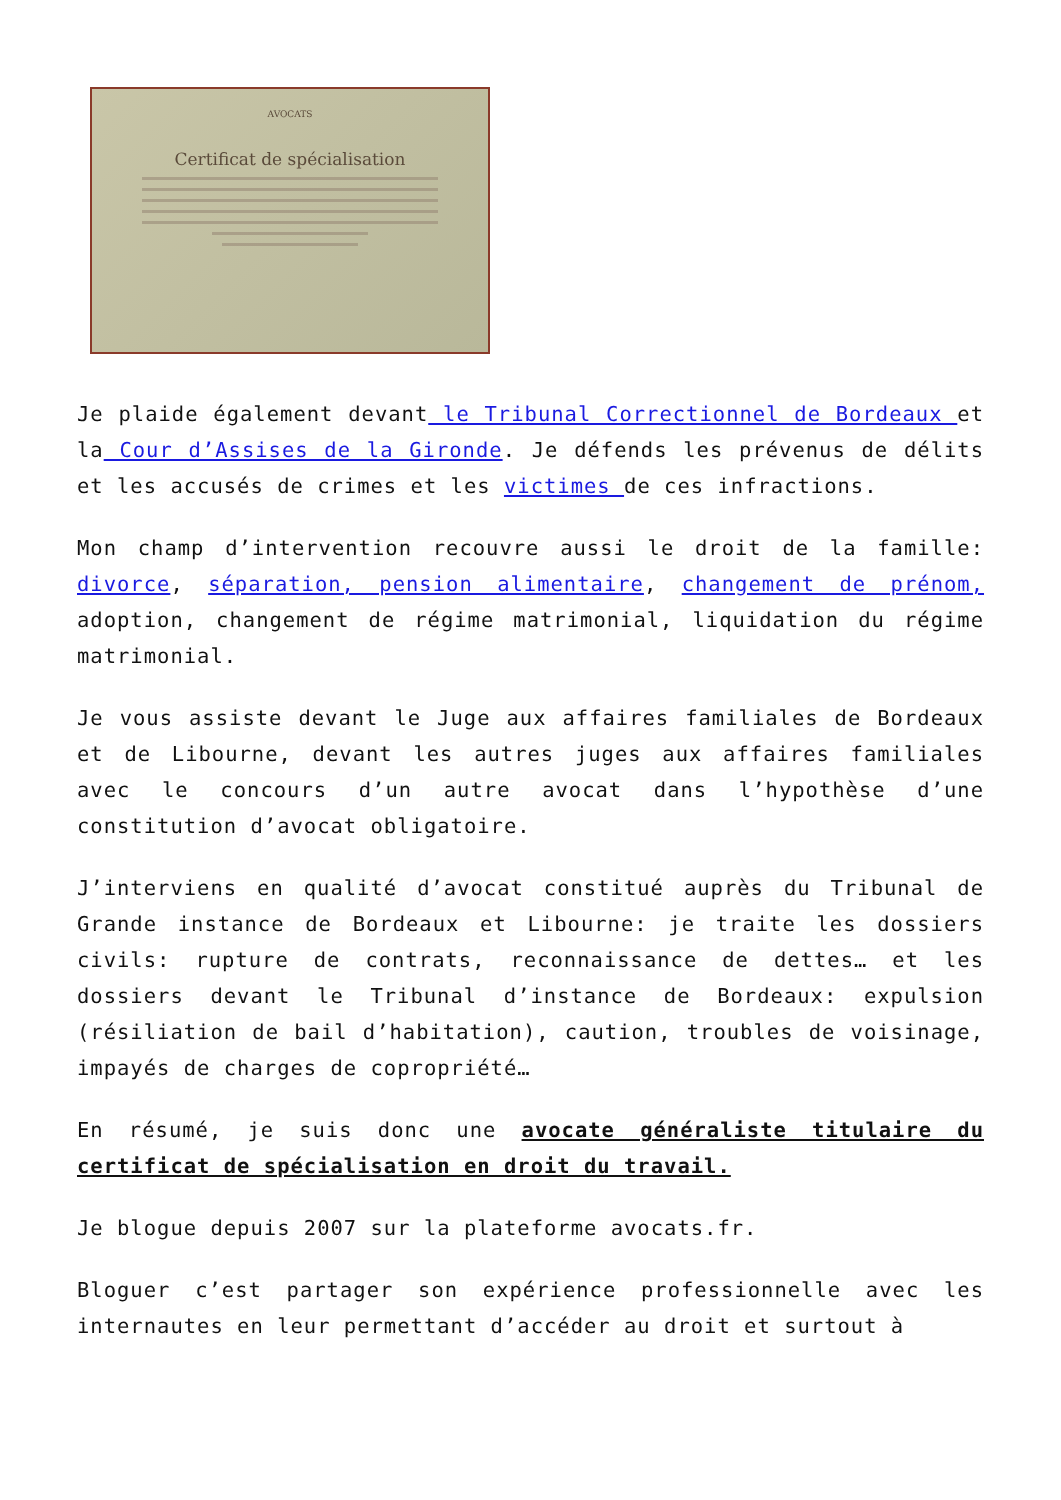AVOCATS
Certificat de spécialisation
Je plaide également devant le Tribunal Correctionnel de Bordeaux et la Cour d’Assises de la Gironde. Je défends les prévenus de délits et les accusés de crimes et les victimes de ces infractions.
Mon champ d’intervention recouvre aussi le droit de la famille: divorce, séparation, pension alimentaire, changement de prénom, adoption, changement de régime matrimonial, liquidation du régime matrimonial.
Je vous assiste devant le Juge aux affaires familiales de Bordeaux et de Libourne, devant les autres juges aux affaires familiales avec le concours d’un autre avocat dans l’hypothèse d’une constitution d’avocat obligatoire.
J’interviens en qualité d’avocat constitué auprès du Tribunal de Grande instance de Bordeaux et Libourne: je traite les dossiers civils: rupture de contrats, reconnaissance de dettes… et les dossiers devant le Tribunal d’instance de Bordeaux: expulsion (résiliation de bail d’habitation), caution, troubles de voisinage, impayés de charges de copropriété…
En résumé, je suis donc une avocate généraliste titulaire du certificat de spécialisation en droit du travail.
Je blogue depuis 2007 sur la plateforme avocats.fr.
Bloguer c’est partager son expérience professionnelle avec les internautes en leur permettant d’accéder au droit et surtout à